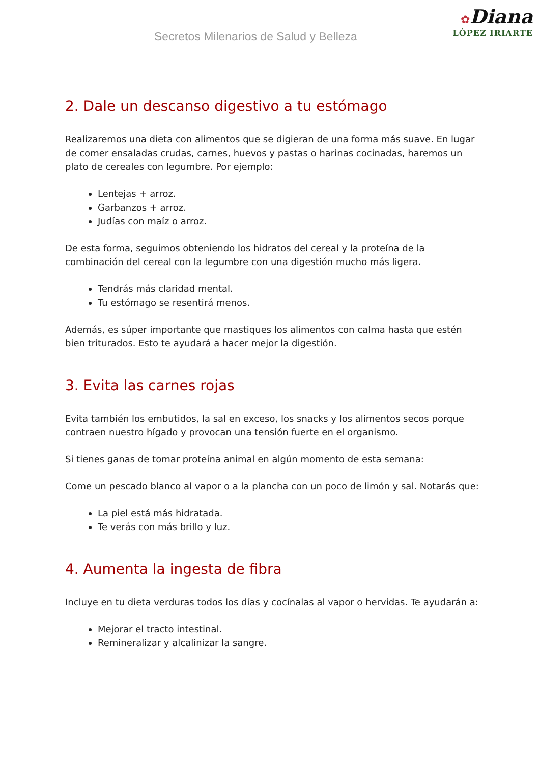Secretos Milenarios de Salud y Belleza
✿Diana
LÓPEZ IRIARTE
2. Dale un descanso digestivo a tu estómago
Realizaremos una dieta con alimentos que se digieran de una forma más suave. En lugar de comer ensaladas crudas, carnes, huevos y pastas o harinas cocinadas, haremos un plato de cereales con legumbre. Por ejemplo:
Lentejas + arroz.
Garbanzos + arroz.
Judías con maíz o arroz.
De esta forma, seguimos obteniendo los hidratos del cereal y la proteína de la combinación del cereal con la legumbre con una digestión mucho más ligera.
Tendrás más claridad mental.
Tu estómago se resentirá menos.
Además, es súper importante que mastiques los alimentos con calma hasta que estén bien triturados. Esto te ayudará a hacer mejor la digestión.
3. Evita las carnes rojas
Evita también los embutidos, la sal en exceso, los snacks y los alimentos secos porque contraen nuestro hígado y provocan una tensión fuerte en el organismo.
Si tienes ganas de tomar proteína animal en algún momento de esta semana:
Come un pescado blanco al vapor o a la plancha con un poco de limón y sal. Notarás que:
La piel está más hidratada.
Te verás con más brillo y luz.
4. Aumenta la ingesta de fibra
Incluye en tu dieta verduras todos los días y cocínalas al vapor o hervidas. Te ayudarán a:
Mejorar el tracto intestinal.
Remineralizar y alcalinizar la sangre.